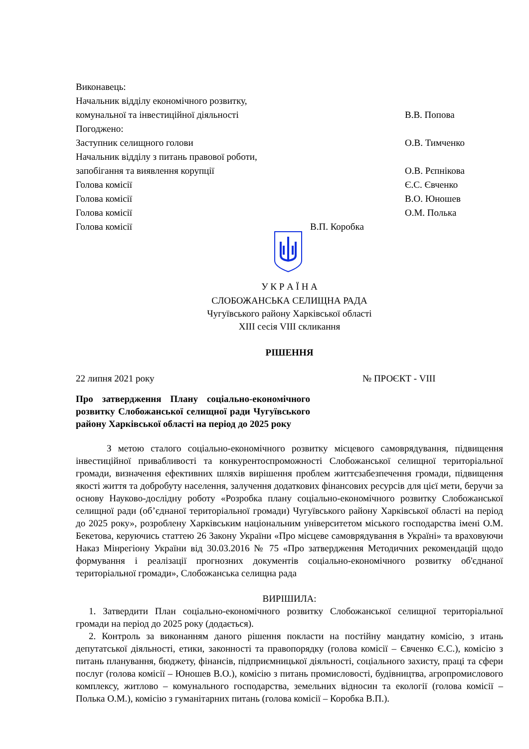Виконавець:
Начальник відділу економічного розвитку,
комунальної та інвестиційної діяльності В.В. Попова
Погоджено:
Заступник селищного голови О.В. Тимченко
Начальник відділу з питань правової роботи,
запобігання та виявлення корупції О.В. Рєпнікова
Голова комісії Є.С. Євченко
Голова комісії В.О. Юношев
Голова комісії О.М. Полька
Голова комісії В.П. Коробка
У К Р А Ї Н А
СЛОБОЖАНСЬКА СЕЛИЩНА РАДА
Чугуївського району Харківської області
XIII сесія VIII скликання
РІШЕННЯ
22 липня 2021 року № ПРОЄКТ - VIII
Про затвердження Плану соціально-економічного розвитку Слобожанської селищної ради Чугуївського району Харківської області на період до 2025 року
З метою сталого соціально-економічного розвитку місцевого самоврядування, підвищення інвестиційної привабливості та конкурентоспроможності Слобожанської селищної територіальної громади, визначення ефективних шляхів вирішення проблем життєзабезпечення громади, підвищення якості життя та добробуту населення, залучення додаткових фінансових ресурсів для цієї мети, беручи за основу Науково-дослідну роботу «Розробка плану соціально-економічного розвитку Слобожанської селищної ради (об’єднаної територіальної громади) Чугуївського району Харківської області на період до 2025 року», розроблену Харківським національним університетом міського господарства імені О.М. Бекетова, керуючись статтею 26 Закону України «Про місцеве самоврядування в Україні» та враховуючи Наказ Мінрегіону України від 30.03.2016 № 75 «Про затвердження Методичних рекомендацій щодо формування і реалізації прогнозних документів соціально-економічного розвитку об'єднаної територіальної громади», Слобожанська селищна рада
ВИРІШИЛА:
1. Затвердити План соціально-економічного розвитку Слобожанської селищної територіальної громади на період до 2025 року (додається).
2. Контроль за виконанням даного рішення покласти на постійну мандатну комісію, з итань депутатської діяльності, етики, законності та правопорядку (голова комісії – Євченко Є.С.), комісію з питань планування, бюджету, фінансів, підприємницької діяльності, соціального захисту, праці та сфери послуг (голова комісії – Юношев В.О.), комісію з питань промисловості, будівництва, агропромислового комплексу, житлово – комунального господарства, земельних відносин та екології (голова комісії – Полька О.М.), комісію з гуманітарних питань (голова комісії – Коробка В.П.).